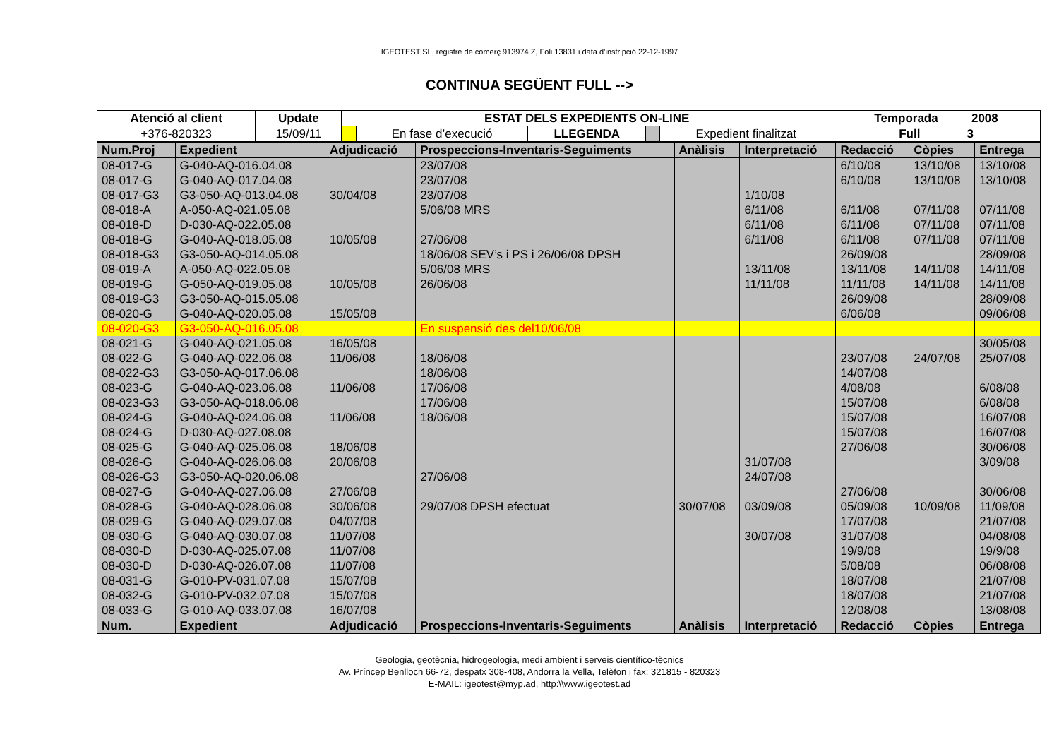IGEOTEST SL, registre de comerç 913974 Z, Foli 13831 i data d’instripció 22-12-1997
CONTINUA SEGÜENT FULL -->
| Atenció al client | Update | ESTAT DELS EXPEDIENTS ON-LINE | | | | | Temporada 2008 |
| +376-820323 | 15/09/11 | | En fase d’execució | LLEGENDA | | Expedient finalitzat | Full 3 |
| Num.Proj | Expedient | Adjudicació | Prospeccions-Inventaris-Seguiments | Anàlisis | Interpretació | Redacció | Còpies | Entrega |
| --- | --- | --- | --- | --- | --- | --- | --- | --- |
| 08-017-G | G-040-AQ-016.04.08 | | 23/07/08 | | | 6/10/08 | 13/10/08 | 13/10/08 |
| 08-017-G | G-040-AQ-017.04.08 | | 23/07/08 | | | 6/10/08 | 13/10/08 | 13/10/08 |
| 08-017-G3 | G3-050-AQ-013.04.08 | 30/04/08 | 23/07/08 | | 1/10/08 | | | |
| 08-018-A | A-050-AQ-021.05.08 | | 5/06/08 MRS | | 6/11/08 | 6/11/08 | 07/11/08 | 07/11/08 |
| 08-018-D | D-030-AQ-022.05.08 | | | | 6/11/08 | 6/11/08 | 07/11/08 | 07/11/08 |
| 08-018-G | G-040-AQ-018.05.08 | 10/05/08 | 27/06/08 | | 6/11/08 | 6/11/08 | 07/11/08 | 07/11/08 |
| 08-018-G3 | G3-050-AQ-014.05.08 | | 18/06/08 SEV’s i PS i 26/06/08 DPSH | | | 26/09/08 | | 28/09/08 |
| 08-019-A | A-050-AQ-022.05.08 | | 5/06/08 MRS | | 13/11/08 | 13/11/08 | 14/11/08 | 14/11/08 |
| 08-019-G | G-050-AQ-019.05.08 | 10/05/08 | 26/06/08 | | 11/11/08 | 11/11/08 | 14/11/08 | 14/11/08 |
| 08-019-G3 | G3-050-AQ-015.05.08 | | | | | 26/09/08 | | 28/09/08 |
| 08-020-G | G-040-AQ-020.05.08 | 15/05/08 | | | | 6/06/08 | | 09/06/08 |
| 08-020-G3 | G3-050-AQ-016.05.08 | | En suspensió des del10/06/08 | | | | | |
| 08-021-G | G-040-AQ-021.05.08 | 16/05/08 | | | | | | 30/05/08 |
| 08-022-G | G-040-AQ-022.06.08 | 11/06/08 | 18/06/08 | | | 23/07/08 | 24/07/08 | 25/07/08 |
| 08-022-G3 | G3-050-AQ-017.06.08 | | 18/06/08 | | | 14/07/08 | | |
| 08-023-G | G-040-AQ-023.06.08 | 11/06/08 | 17/06/08 | | | 4/08/08 | | 6/08/08 |
| 08-023-G3 | G3-050-AQ-018.06.08 | | 17/06/08 | | | 15/07/08 | | 6/08/08 |
| 08-024-G | G-040-AQ-024.06.08 | 11/06/08 | 18/06/08 | | | 15/07/08 | | 16/07/08 |
| 08-024-G | D-030-AQ-027.08.08 | | | | | 15/07/08 | | 16/07/08 |
| 08-025-G | G-040-AQ-025.06.08 | 18/06/08 | | | | 27/06/08 | | 30/06/08 |
| 08-026-G | G-040-AQ-026.06.08 | 20/06/08 | | | 31/07/08 | | | 3/09/08 |
| 08-026-G3 | G3-050-AQ-020.06.08 | | 27/06/08 | | 24/07/08 | | | |
| 08-027-G | G-040-AQ-027.06.08 | 27/06/08 | | | | 27/06/08 | | 30/06/08 |
| 08-028-G | G-040-AQ-028.06.08 | 30/06/08 | 29/07/08 DPSH efectuat | 30/07/08 | 03/09/08 | 05/09/08 | 10/09/08 | 11/09/08 |
| 08-029-G | G-040-AQ-029.07.08 | 04/07/08 | | | | 17/07/08 | | 21/07/08 |
| 08-030-G | G-040-AQ-030.07.08 | 11/07/08 | | | 30/07/08 | 31/07/08 | | 04/08/08 |
| 08-030-D | D-030-AQ-025.07.08 | 11/07/08 | | | | 19/9/08 | | 19/9/08 |
| 08-030-D | D-030-AQ-026.07.08 | 11/07/08 | | | | 5/08/08 | | 06/08/08 |
| 08-031-G | G-010-PV-031.07.08 | 15/07/08 | | | | 18/07/08 | | 21/07/08 |
| 08-032-G | G-010-PV-032.07.08 | 15/07/08 | | | | 18/07/08 | | 21/07/08 |
| 08-033-G | G-010-AQ-033.07.08 | 16/07/08 | | | | 12/08/08 | | 13/08/08 |
| Num. | Expedient | Adjudicació | Prospeccions-Inventaris-Seguiments | Anàlisis | Interpretació | Redacció | Còpies | Entrega |
Geologia, geotècnia, hidrogeologia, medi ambient i serveis científico-tècnics
Av. Príncep Benlloch 66-72, despatx 308-408, Andorra la Vella, Telèfon i fax: 321815 - 820323
E-MAIL: igeotest@myp.ad, http:\\www.igeotest.ad